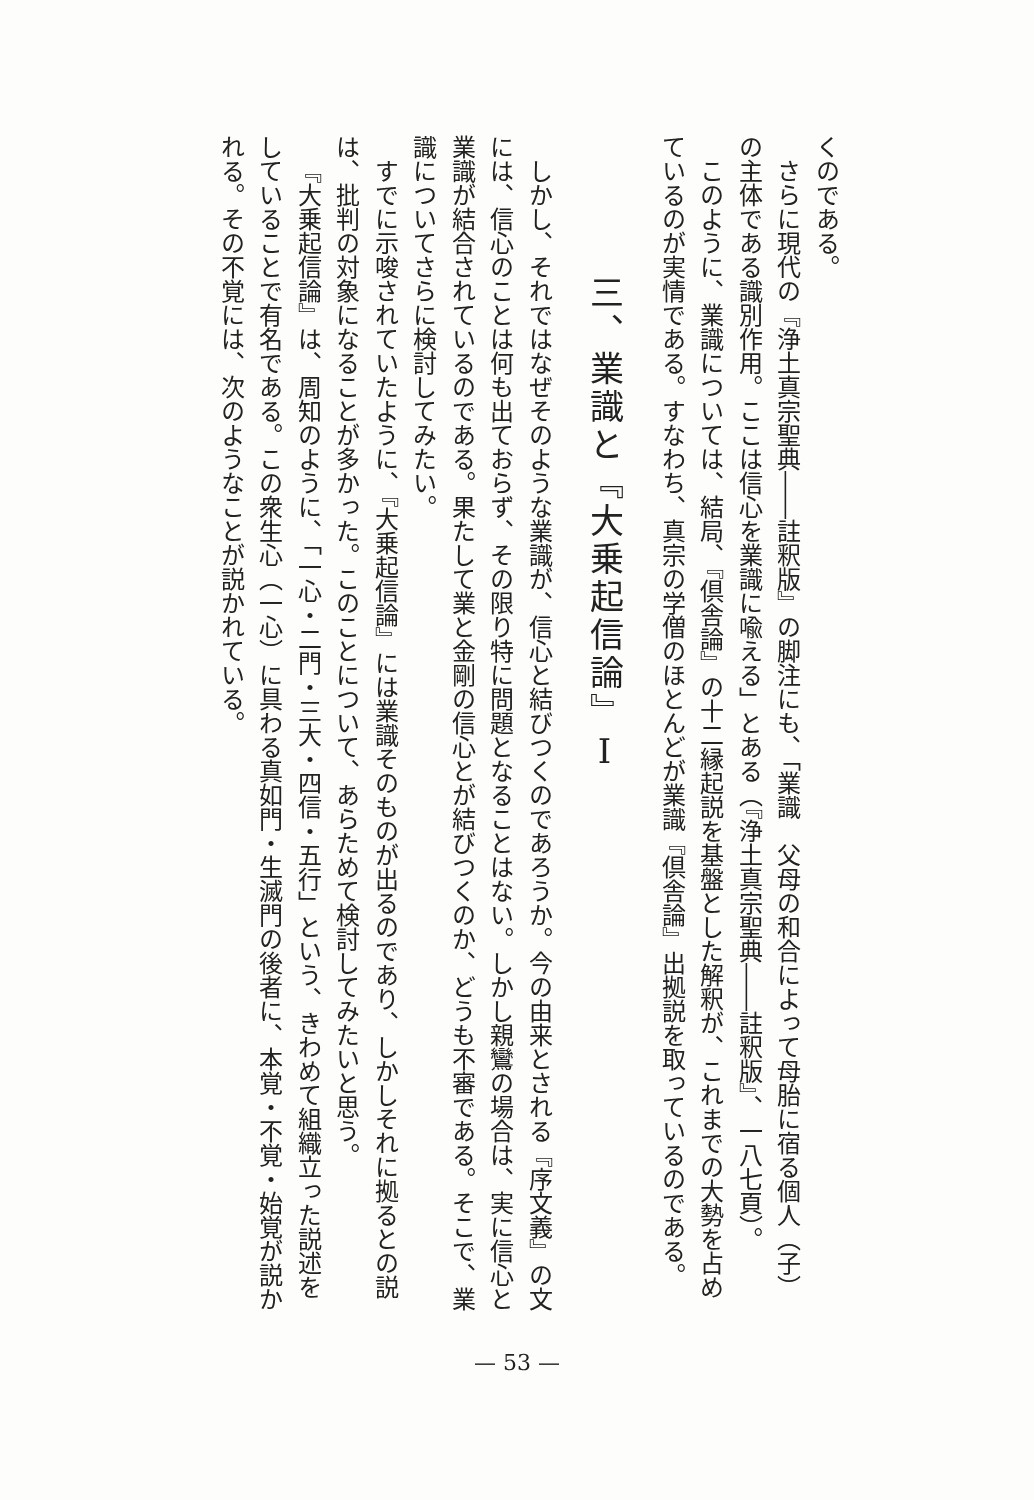くのである。
さらに現代の『浄土真宗聖典――註釈版』の脚注にも、「業識　父母の和合によって母胎に宿る個人（子）の主体である識別作用。ここは信心を業識に喩える」とある（『浄土真宗聖典――註釈版』、一八七頁）。
このように、業識については、結局、『倶舎論』の十二縁起説を基盤とした解釈が、これまでの大勢を占めているのが実情である。すなわち、真宗の学僧のほとんどが業識『倶舎論』出拠説を取っているのである。
三、業識と『大乗起信論』Ⅰ
しかし、それではなぜそのような業識が、信心と結びつくのであろうか。今の由来とされる『序文義』の文には、信心のことは何も出ておらず、その限り特に問題となることはない。しかし親鸞の場合は、実に信心と業識が結合されているのである。果たして業と金剛の信心とが結びつくのか、どうも不審である。そこで、業識についてさらに検討してみたい。
すでに示唆されていたように、『大乗起信論』には業識そのものが出るのであり、しかしそれに拠るとの説は、批判の対象になることが多かった。このことについて、あらためて検討してみたいと思う。
『大乗起信論』は、周知のように、「一心・二門・三大・四信・五行」という、きわめて組織立った説述をしていることで有名である。この衆生心（一心）に具わる真如門・生滅門の後者に、本覚・不覚・始覚が説かれる。その不覚には、次のようなことが説かれている。
— 53 —